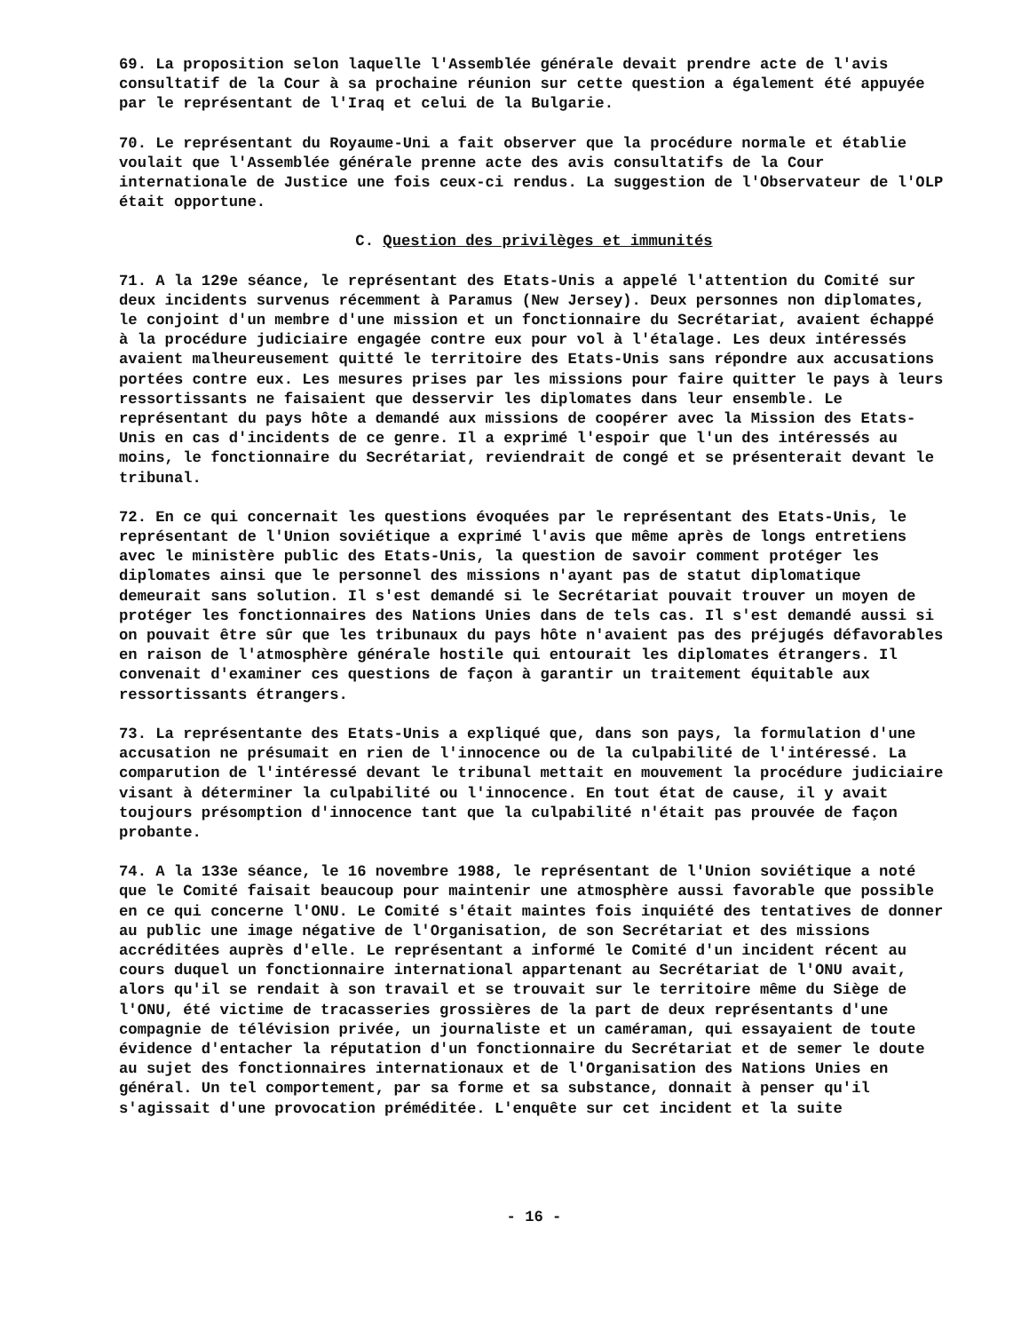69. La proposition selon laquelle l'Assemblée générale devait prendre acte de l'avis consultatif de la Cour à sa prochaine réunion sur cette question a également été appuyée par le représentant de l'Iraq et celui de la Bulgarie.
70. Le représentant du Royaume-Uni a fait observer que la procédure normale et établie voulait que l'Assemblée générale prenne acte des avis consultatifs de la Cour internationale de Justice une fois ceux-ci rendus. La suggestion de l'Observateur de l'OLP était opportune.
C. Question des privilèges et immunités
71. A la 129e séance, le représentant des Etats-Unis a appelé l'attention du Comité sur deux incidents survenus récemment à Paramus (New Jersey). Deux personnes non diplomates, le conjoint d'un membre d'une mission et un fonctionnaire du Secrétariat, avaient échappé à la procédure judiciaire engagée contre eux pour vol à l'étalage. Les deux intéressés avaient malheureusement quitté le territoire des Etats-Unis sans répondre aux accusations portées contre eux. Les mesures prises par les missions pour faire quitter le pays à leurs ressortissants ne faisaient que desservir les diplomates dans leur ensemble. Le représentant du pays hôte a demandé aux missions de coopérer avec la Mission des Etats-Unis en cas d'incidents de ce genre. Il a exprimé l'espoir que l'un des intéressés au moins, le fonctionnaire du Secrétariat, reviendrait de congé et se présenterait devant le tribunal.
72. En ce qui concernait les questions évoquées par le représentant des Etats-Unis, le représentant de l'Union soviétique a exprimé l'avis que même après de longs entretiens avec le ministère public des Etats-Unis, la question de savoir comment protéger les diplomates ainsi que le personnel des missions n'ayant pas de statut diplomatique demeurait sans solution. Il s'est demandé si le Secrétariat pouvait trouver un moyen de protéger les fonctionnaires des Nations Unies dans de tels cas. Il s'est demandé aussi si on pouvait être sûr que les tribunaux du pays hôte n'avaient pas des préjugés défavorables en raison de l'atmosphère générale hostile qui entourait les diplomates étrangers. Il convenait d'examiner ces questions de façon à garantir un traitement équitable aux ressortissants étrangers.
73. La représentante des Etats-Unis a expliqué que, dans son pays, la formulation d'une accusation ne présumait en rien de l'innocence ou de la culpabilité de l'intéressé. La comparution de l'intéressé devant le tribunal mettait en mouvement la procédure judiciaire visant à déterminer la culpabilité ou l'innocence. En tout état de cause, il y avait toujours présomption d'innocence tant que la culpabilité n'était pas prouvée de façon probante.
74. A la 133e séance, le 16 novembre 1988, le représentant de l'Union soviétique a noté que le Comité faisait beaucoup pour maintenir une atmosphère aussi favorable que possible en ce qui concerne l'ONU. Le Comité s'était maintes fois inquiété des tentatives de donner au public une image négative de l'Organisation, de son Secrétariat et des missions accréditées auprès d'elle. Le représentant a informé le Comité d'un incident récent au cours duquel un fonctionnaire international appartenant au Secrétariat de l'ONU avait, alors qu'il se rendait à son travail et se trouvait sur le territoire même du Siège de l'ONU, été victime de tracasseries grossières de la part de deux représentants d'une compagnie de télévision privée, un journaliste et un caméraman, qui essayaient de toute évidence d'entacher la réputation d'un fonctionnaire du Secrétariat et de semer le doute au sujet des fonctionnaires internationaux et de l'Organisation des Nations Unies en général. Un tel comportement, par sa forme et sa substance, donnait à penser qu'il s'agissait d'une provocation préméditée. L'enquête sur cet incident et la suite
- 16 -